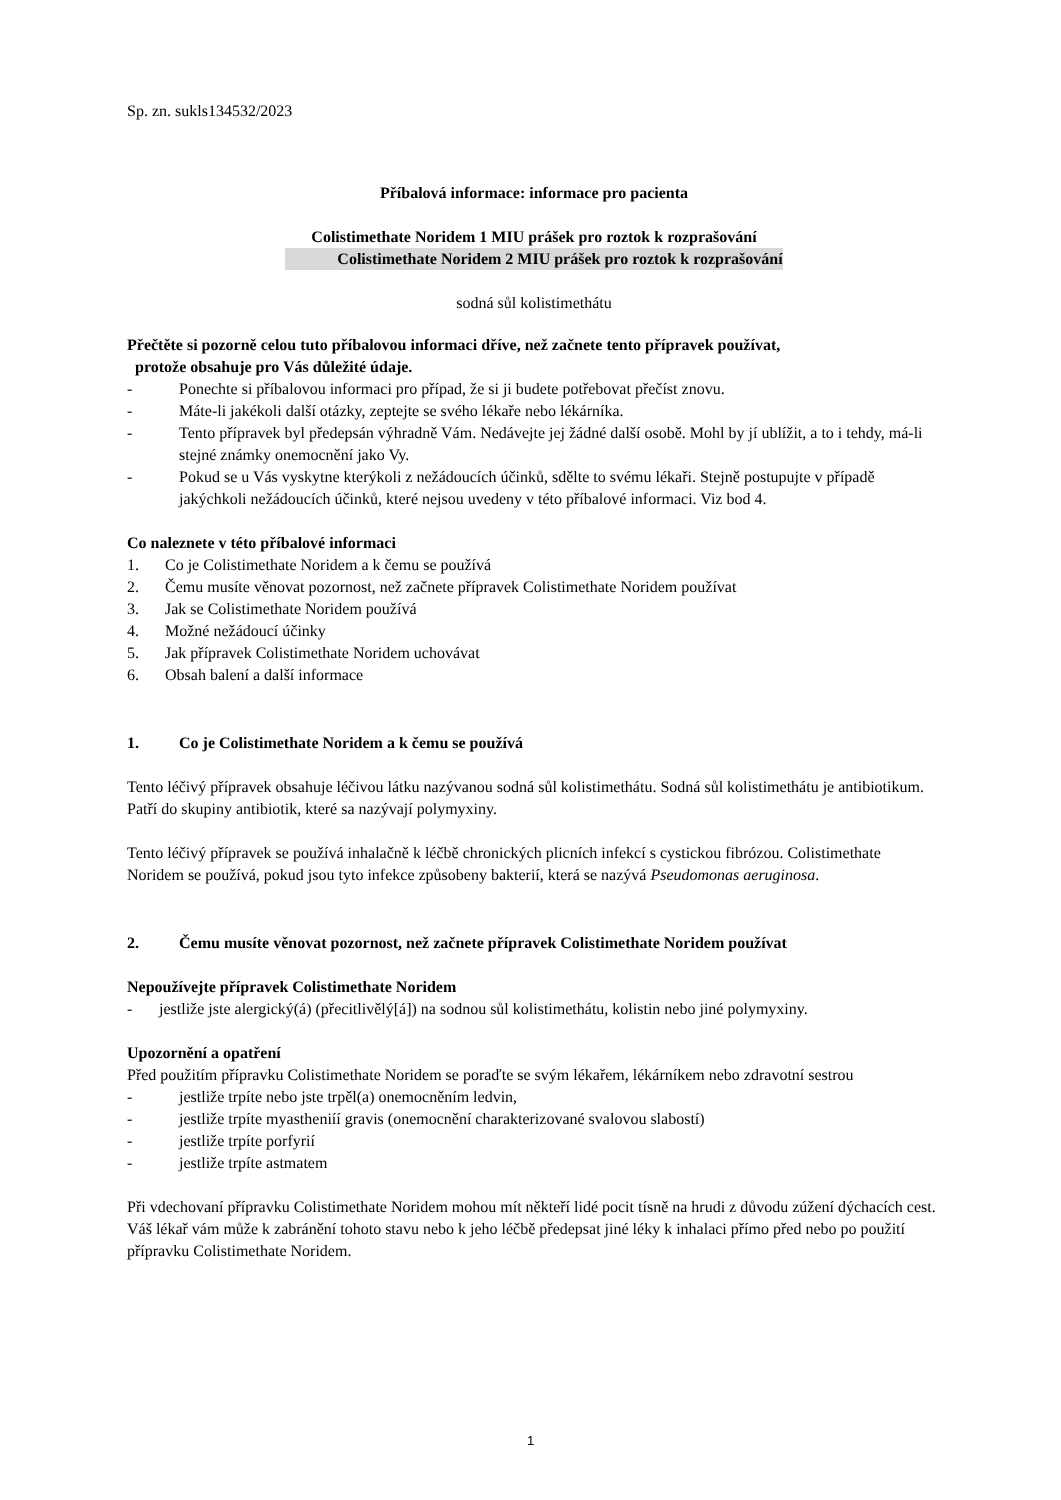Sp. zn. sukls134532/2023
Příbalová informace: informace pro pacienta
Colistimethate Noridem 1 MIU prášek pro roztok k rozprašování
Colistimethate Noridem 2 MIU prášek pro roztok k rozprašování
sodná sůl kolistimethátu
Přečtěte si pozorně celou tuto příbalovou informaci dříve, než začnete tento přípravek používat,
protože obsahuje pro Vás důležité údaje.
- Ponechte si příbalovou informaci pro případ, že si ji budete potřebovat přečíst znovu.
- Máte-li jakékoli další otázky, zeptejte se svého lékaře nebo lékárníka.
- Tento přípravek byl předepsán výhradně Vám. Nedávejte jej žádné další osobě. Mohl by jí ublížit, a to i tehdy, má-li stejné známky onemocnění jako Vy.
- Pokud se u Vás vyskytne kterýkoli z nežádoucích účinků, sdělte to svému lékaři. Stejně postupujte v případě jakýchkoli nežádoucích účinků, které nejsou uvedeny v této příbalové informaci. Viz bod 4.
Co naleznete v této příbalové informaci
1. Co je Colistimethate Noridem a k čemu se používá
2. Čemu musíte věnovat pozornost, než začnete přípravek Colistimethate Noridem používat
3. Jak se Colistimethate Noridem používá
4. Možné nežádoucí účinky
5. Jak přípravek Colistimethate Noridem uchovávat
6. Obsah balení a další informace
1. Co je Colistimethate Noridem a k čemu se používá
Tento léčivý přípravek obsahuje léčivou látku nazývanou sodná sůl kolistimethátu. Sodná sůl kolistimethátu je antibiotikum. Patří do skupiny antibiotik, které sa nazývají polymyxiny.
Tento léčivý přípravek se používá inhalačně k léčbě chronických plicních infekcí s cystickou fibrózou. Colistimethate Noridem se používá, pokud jsou tyto infekce způsobeny bakterií, která se nazývá Pseudomonas aeruginosa.
2. Čemu musíte věnovat pozornost, než začnete přípravek Colistimethate Noridem používat
Nepoužívejte přípravek Colistimethate Noridem
- jestliže jste alergický(á) (přecitlivělý[á]) na sodnou sůl kolistimethátu, kolistin nebo jiné polymyxiny.
Upozornění a opatření
Před použitím přípravku Colistimethate Noridem se poraďte se svým lékařem, lékárníkem nebo zdravotní sestrou
- jestliže trpíte nebo jste trpěl(a) onemocněním ledvin,
- jestliže trpíte myastheniíí gravis (onemocnění charakterizované svalovou slabostí)
- jestliže trpíte porfyrií
- jestliže trpíte astmatem
Při vdechovaní přípravku Colistimethate Noridem mohou mít někteří lidé pocit tísně na hrudi z důvodu zúžení dýchacích cest. Váš lékař vám může k zabránění tohoto stavu nebo k jeho léčbě předepsat jiné léky k inhalaci přímo před nebo po použití přípravku Colistimethate Noridem.
1